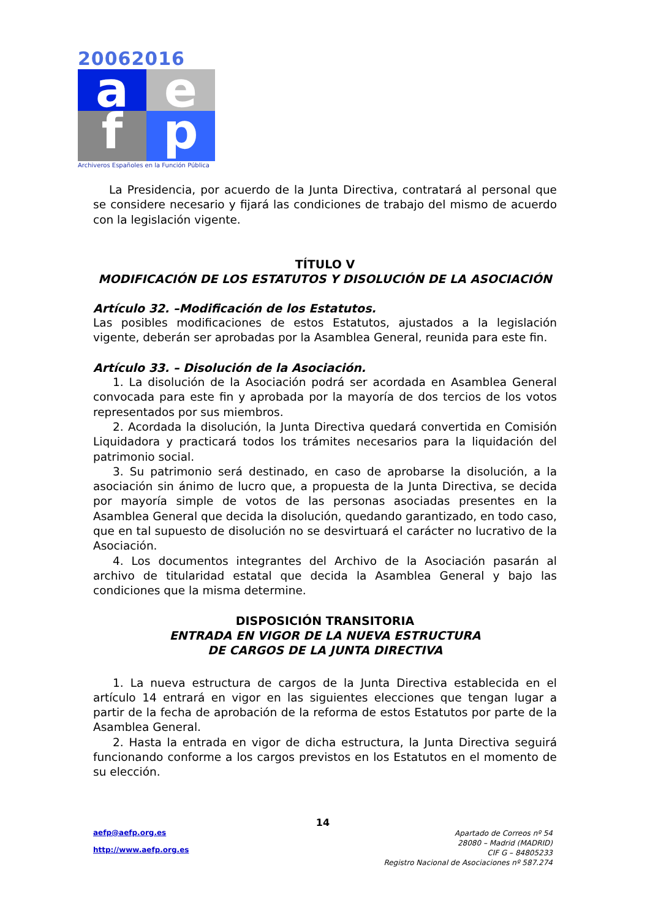20062016
a
e
f
p
Archiveros Españoles en la Función Pública
La Presidencia, por acuerdo de la Junta Directiva, contratará al personal que se considere necesario y fijará las condiciones de trabajo del mismo de acuerdo con la legislación vigente.
TÍTULO V
MODIFICACIÓN DE LOS ESTATUTOS Y DISOLUCIÓN DE LA ASOCIACIÓN
Artículo 32. –Modificación de los Estatutos.
Las posibles modificaciones de estos Estatutos, ajustados a la legislación vigente, deberán ser aprobadas por la Asamblea General, reunida para este fin.
Artículo 33. – Disolución de la Asociación.
1. La disolución de la Asociación podrá ser acordada en Asamblea General convocada para este fin y aprobada por la mayoría de dos tercios de los votos representados por sus miembros.
2. Acordada la disolución, la Junta Directiva quedará convertida en Comisión Liquidadora y practicará todos los trámites necesarios para la liquidación del patrimonio social.
3. Su patrimonio será destinado, en caso de aprobarse la disolución, a la asociación sin ánimo de lucro que, a propuesta de la Junta Directiva, se decida por mayoría simple de votos de las personas asociadas presentes en la Asamblea General que decida la disolución, quedando garantizado, en todo caso, que en tal supuesto de disolución no se desvirtuará el carácter no lucrativo de la Asociación.
4. Los documentos integrantes del Archivo de la Asociación pasarán al archivo de titularidad estatal que decida la Asamblea General y bajo las condiciones que la misma determine.
DISPOSICIÓN TRANSITORIA
ENTRADA EN VIGOR DE LA NUEVA ESTRUCTURA
DE CARGOS DE LA JUNTA DIRECTIVA
1. La nueva estructura de cargos de la Junta Directiva establecida en el artículo 14 entrará en vigor en las siguientes elecciones que tengan lugar a partir de la fecha de aprobación de la reforma de estos Estatutos por parte de la Asamblea General.
2. Hasta la entrada en vigor de dicha estructura, la Junta Directiva seguirá funcionando conforme a los cargos previstos en los Estatutos en el momento de su elección.
14
aefp@aefp.org.es
http://www.aefp.org.es
Apartado de Correos nº 54
28080 – Madrid (MADRID)
CIF G – 84805233
Registro Nacional de Asociaciones nº 587.274